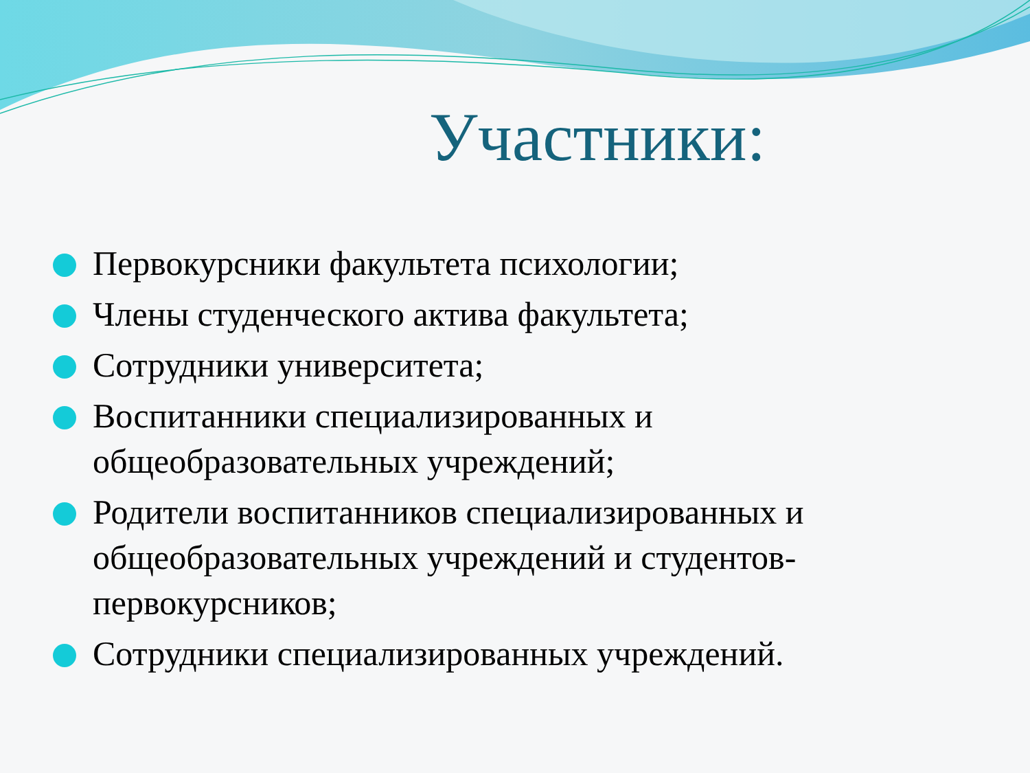Участники:
Первокурсники факультета психологии;
Члены студенческого актива факультета;
Сотрудники университета;
Воспитанники специализированных и общеобразовательных учреждений;
Родители воспитанников специализированных и общеобразовательных учреждений и студентов-первокурсников;
Сотрудники специализированных учреждений.